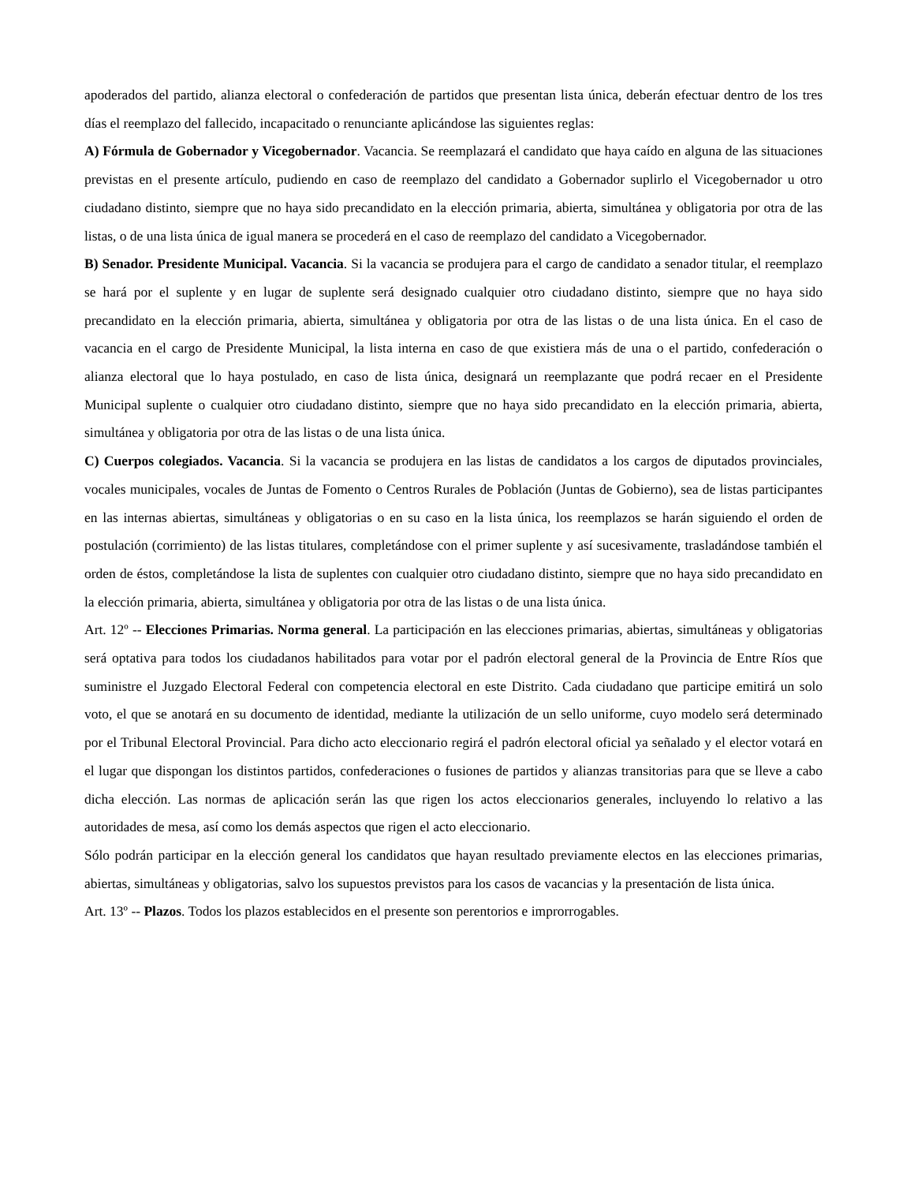apoderados del partido, alianza electoral o confederación de partidos que presentan lista única, deberán efectuar dentro de los tres días el reemplazo del fallecido, incapacitado o renunciante aplicándose las siguientes reglas:
A) Fórmula de Gobernador y Vicegobernador. Vacancia. Se reemplazará el candidato que haya caído en alguna de las situaciones previstas en el presente artículo, pudiendo en caso de reemplazo del candidato a Gobernador suplirlo el Vicegobernador u otro ciudadano distinto, siempre que no haya sido precandidato en la elección primaria, abierta, simultánea y obligatoria por otra de las listas, o de una lista única de igual manera se procederá en el caso de reemplazo del candidato a Vicegobernador.
B) Senador. Presidente Municipal. Vacancia. Si la vacancia se produjera para el cargo de candidato a senador titular, el reemplazo se hará por el suplente y en lugar de suplente será designado cualquier otro ciudadano distinto, siempre que no haya sido precandidato en la elección primaria, abierta, simultánea y obligatoria por otra de las listas o de una lista única. En el caso de vacancia en el cargo de Presidente Municipal, la lista interna en caso de que existiera más de una o el partido, confederación o alianza electoral que lo haya postulado, en caso de lista única, designará un reemplazante que podrá recaer en el Presidente Municipal suplente o cualquier otro ciudadano distinto, siempre que no haya sido precandidato en la elección primaria, abierta, simultánea y obligatoria por otra de las listas o de una lista única.
C) Cuerpos colegiados. Vacancia. Si la vacancia se produjera en las listas de candidatos a los cargos de diputados provinciales, vocales municipales, vocales de Juntas de Fomento o Centros Rurales de Población (Juntas de Gobierno), sea de listas participantes en las internas abiertas, simultáneas y obligatorias o en su caso en la lista única, los reemplazos se harán siguiendo el orden de postulación (corrimiento) de las listas titulares, completándose con el primer suplente y así sucesivamente, trasladándose también el orden de éstos, completándose la lista de suplentes con cualquier otro ciudadano distinto, siempre que no haya sido precandidato en la elección primaria, abierta, simultánea y obligatoria por otra de las listas o de una lista única.
Art. 12º -- Elecciones Primarias. Norma general. La participación en las elecciones primarias, abiertas, simultáneas y obligatorias será optativa para todos los ciudadanos habilitados para votar por el padrón electoral general de la Provincia de Entre Ríos que suministre el Juzgado Electoral Federal con competencia electoral en este Distrito. Cada ciudadano que participe emitirá un solo voto, el que se anotará en su documento de identidad, mediante la utilización de un sello uniforme, cuyo modelo será determinado por el Tribunal Electoral Provincial. Para dicho acto eleccionario regirá el padrón electoral oficial ya señalado y el elector votará en el lugar que dispongan los distintos partidos, confederaciones o fusiones de partidos y alianzas transitorias para que se lleve a cabo dicha elección. Las normas de aplicación serán las que rigen los actos eleccionarios generales, incluyendo lo relativo a las autoridades de mesa, así como los demás aspectos que rigen el acto eleccionario.
Sólo podrán participar en la elección general los candidatos que hayan resultado previamente electos en las elecciones primarias, abiertas, simultáneas y obligatorias, salvo los supuestos previstos para los casos de vacancias y la presentación de lista única.
Art. 13º -- Plazos. Todos los plazos establecidos en el presente son perentorios e improrrogables.